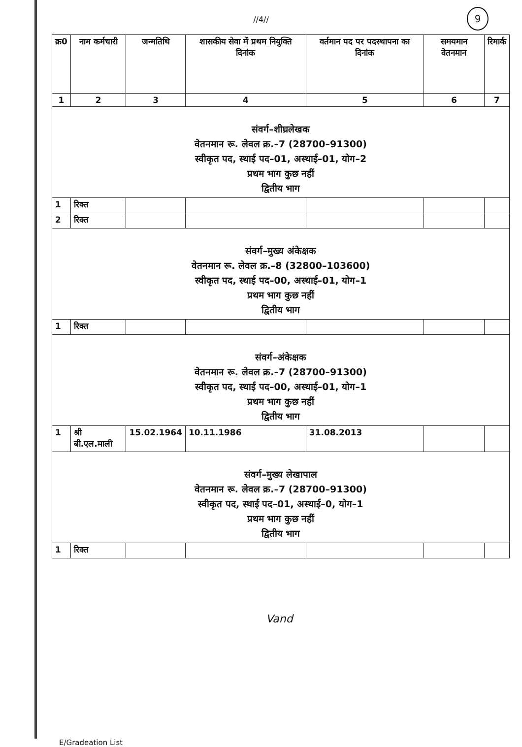//4//
9
| क्र0 | नाम कर्मचारी | जन्मतिथि | शासकीय सेवा में प्रथम नियुक्ति दिनांक | वर्तमान पद पर पदस्थापना का दिनांक | समयमान वेतनमान | रिमार्क |
| --- | --- | --- | --- | --- | --- | --- |
| 1 | 2 | 3 | 4 | 5 | 6 | 7 |
| संवर्ग–शीघ्रलेखक वेतनमान रू. लेवल क्र.–7 (28700–91300) स्वीकृत पद, स्थाई पद–01, अस्थाई–01, योग–2 प्रथम भाग कुछ नहीं द्वितीय भाग | | | | | | |
| 1 | रिक्त | | | | | |
| 2 | रिक्त | | | | | |
| संवर्ग–मुख्य अंकेक्षक वेतनमान रू. लेवल क्र.–8 (32800–103600) स्वीकृत पद, स्थाई पद–00, अस्थाई–01, योग–1 प्रथम भाग कुछ नहीं द्वितीय भाग | | | | | | |
| 1 | रिक्त | | | | | |
| संवर्ग–अंकेक्षक वेतनमान रू. लेवल क्र.–7 (28700–91300) स्वीकृत पद, स्थाई पद–00, अस्थाई–01, योग–1 प्रथम भाग कुछ नहीं द्वितीय भाग | | | | | | |
| 1 | श्री बी.एल.माली | 15.02.1964 | 10.11.1986 | 31.08.2013 | | |
| संवर्ग–मुख्य लेखापाल वेतनमान रू. लेवल क्र.–7 (28700–91300) स्वीकृत पद, स्थाई पद–01, अस्थाई–0, योग–1 प्रथम भाग कुछ नहीं द्वितीय भाग | | | | | | |
| 1 | रिक्त | | | | | |
Vand
E/Gradeation List